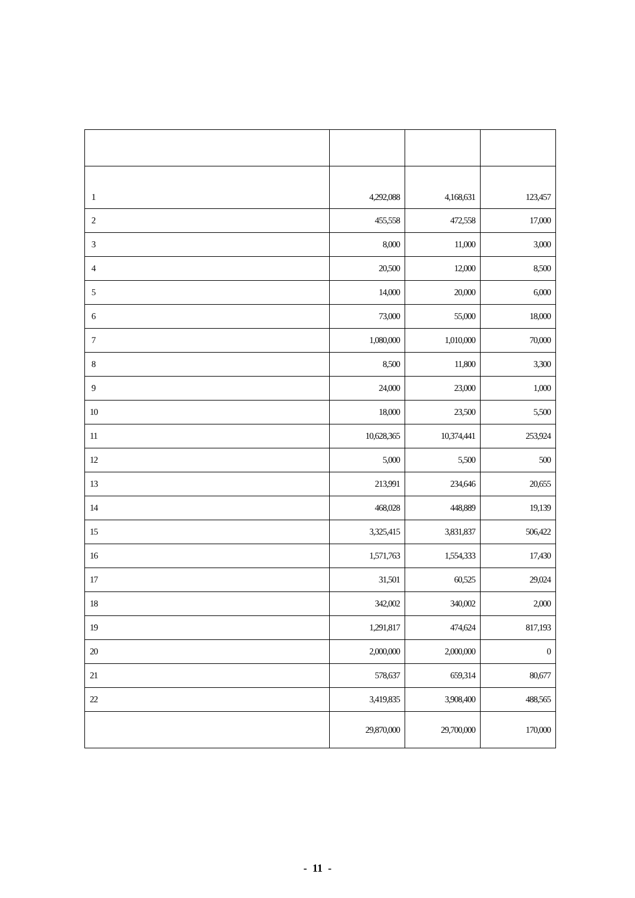| 1 | 4,292,088 | 4,168,631 | 123,457 |
| 2 | 455,558 | 472,558 | 17,000 |
| 3 | 8,000 | 11,000 | 3,000 |
| 4 | 20,500 | 12,000 | 8,500 |
| 5 | 14,000 | 20,000 | 6,000 |
| 6 | 73,000 | 55,000 | 18,000 |
| 7 | 1,080,000 | 1,010,000 | 70,000 |
| 8 | 8,500 | 11,800 | 3,300 |
| 9 | 24,000 | 23,000 | 1,000 |
| 10 | 18,000 | 23,500 | 5,500 |
| 11 | 10,628,365 | 10,374,441 | 253,924 |
| 12 | 5,000 | 5,500 | 500 |
| 13 | 213,991 | 234,646 | 20,655 |
| 14 | 468,028 | 448,889 | 19,139 |
| 15 | 3,325,415 | 3,831,837 | 506,422 |
| 16 | 1,571,763 | 1,554,333 | 17,430 |
| 17 | 31,501 | 60,525 | 29,024 |
| 18 | 342,002 | 340,002 | 2,000 |
| 19 | 1,291,817 | 474,624 | 817,193 |
| 20 | 2,000,000 | 2,000,000 | 0 |
| 21 | 578,637 | 659,314 | 80,677 |
| 22 | 3,419,835 | 3,908,400 | 488,565 |
| | 29,870,000 | 29,700,000 | 170,000 |
- 11 -